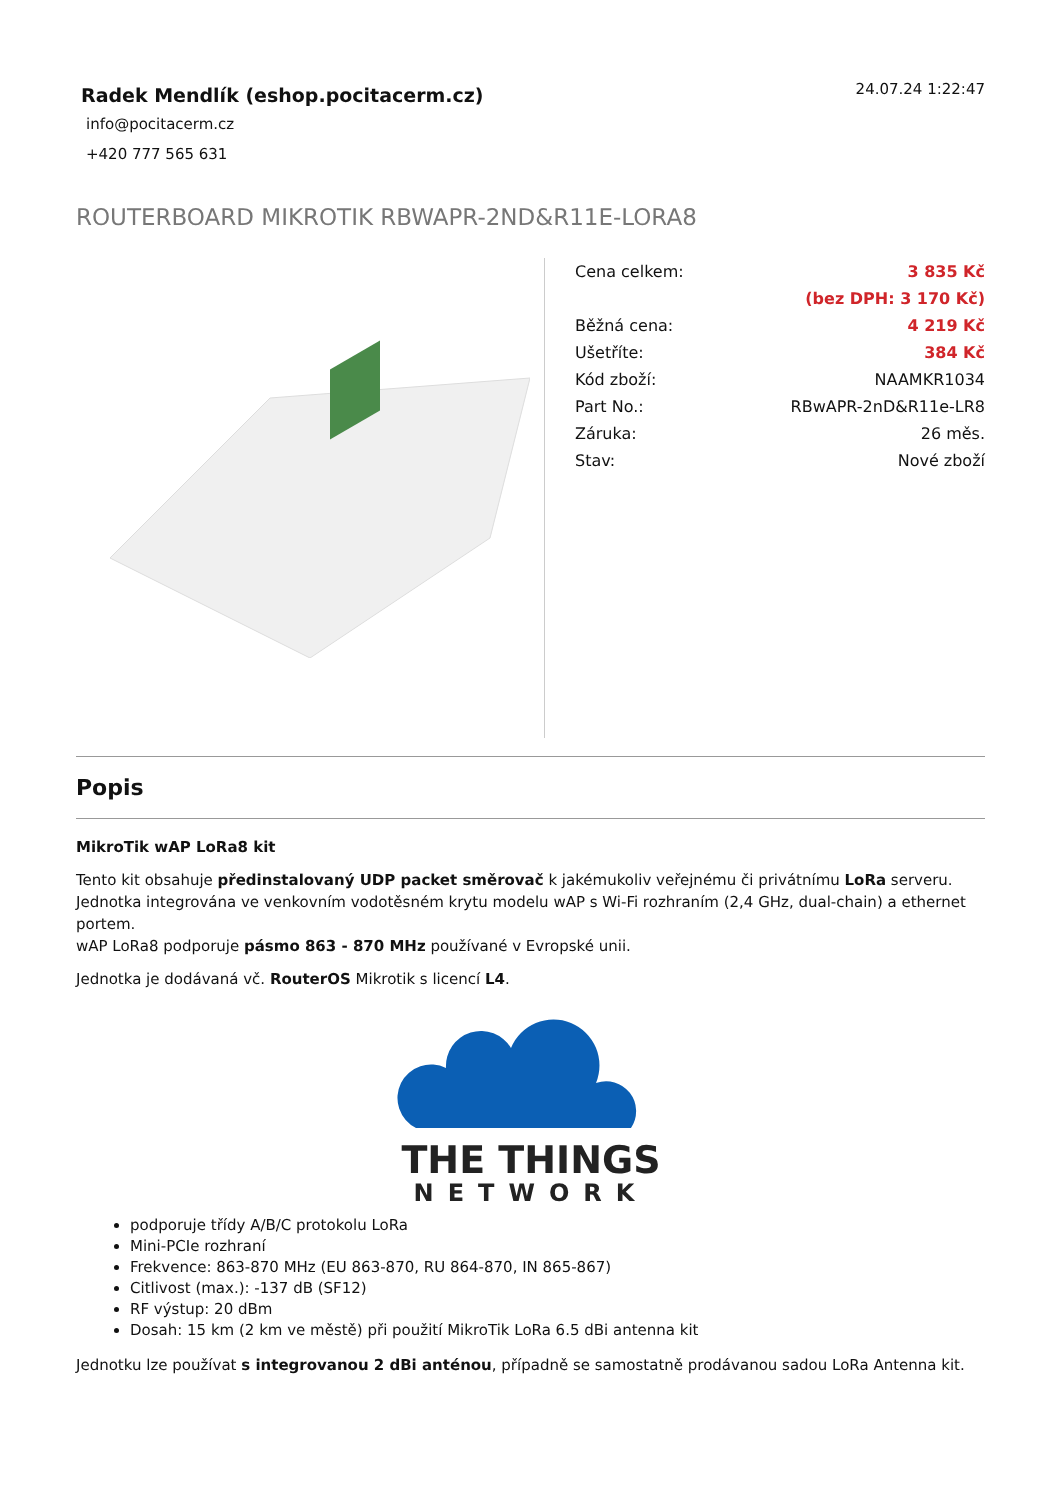Radek Mendlík (eshop.pocitacerm.cz)
info@pocitacerm.cz
+420 777 565 631
24.07.24 1:22:47
ROUTERBOARD MIKROTIK RBWAPR-2ND&R11E-LORA8
| Cena celkem: | 3 835 Kč |
| | (bez DPH: 3 170 Kč) |
| Běžná cena: | 4 219 Kč |
| Ušetříte: | 384 Kč |
| Kód zboží: | NAAMKR1034 |
| Part No.: | RBwAPR-2nD&R11e-LR8 |
| Záruka: | 26 měs. |
| Stav: | Nové zboží |
Popis
MikroTik wAP LoRa8 kit
Tento kit obsahuje předinstalovaný UDP packet směrovač k jakémukoliv veřejnému či privátnímu LoRa serveru. Jednotka integrována ve venkovním vodotěsném krytu modelu wAP s Wi-Fi rozhraním (2,4 GHz, dual-chain) a ethernet portem.
wAP LoRa8 podporuje pásmo 863 - 870 MHz používané v Evropské unii.
Jednotka je dodávaná vč. RouterOS Mikrotik s licencí L4.
THE THINGS
NETWORK
podporuje třídy A/B/C protokolu LoRa
Mini-PCIe rozhraní
Frekvence: 863-870 MHz (EU 863-870, RU 864-870, IN 865-867)
Citlivost (max.): -137 dB (SF12)
RF výstup: 20 dBm
Dosah: 15 km (2 km ve městě) při použití MikroTik LoRa 6.5 dBi antenna kit
Jednotku lze používat s integrovanou 2 dBi anténou, případně se samostatně prodávanou sadou LoRa Antenna kit.